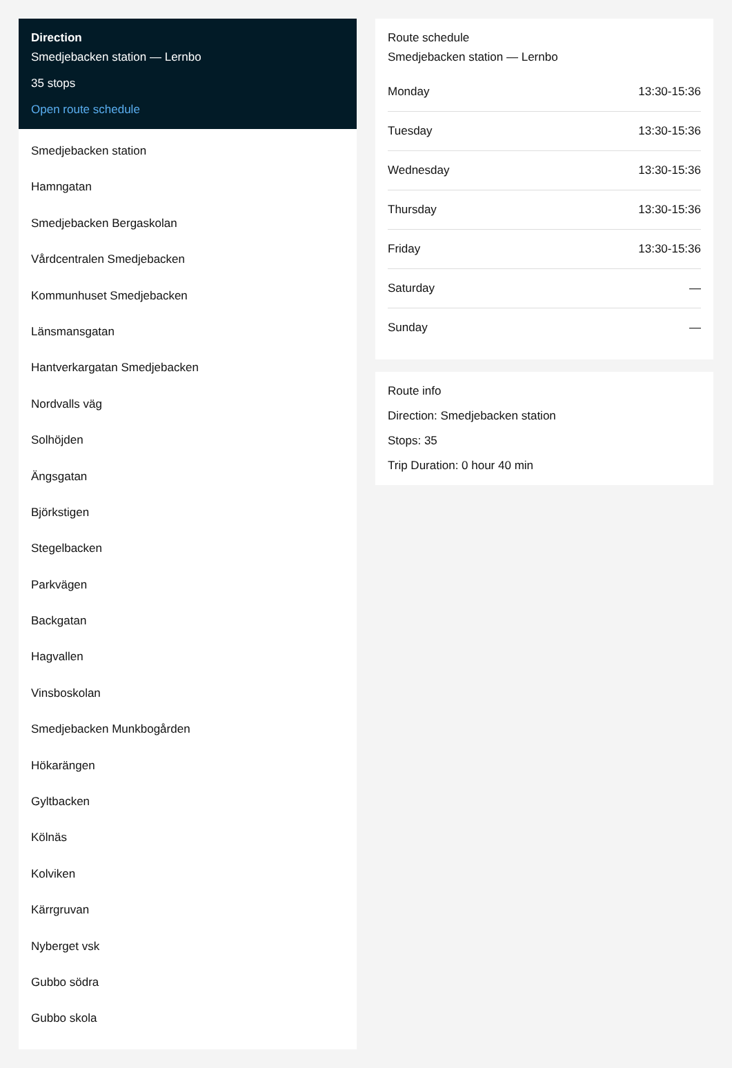Direction
Smedjebacken station — Lernbo
35 stops
Open route schedule
Smedjebacken station
Hamngatan
Smedjebacken Bergaskolan
Vårdcentralen Smedjebacken
Kommunhuset Smedjebacken
Länsmansgatan
Hantverkargatan Smedjebacken
Nordvalls väg
Solhöjden
Ängsgatan
Björkstigen
Stegelbacken
Parkvägen
Backgatan
Hagvallen
Vinsboskolan
Smedjebacken Munkbogården
Hökarängen
Gyltbacken
Kölnäs
Kolviken
Kärrgruvan
Nyberget vsk
Gubbo södra
Gubbo skola
Route schedule
Smedjebacken station — Lernbo
| Monday | 13:30-15:36 |
| Tuesday | 13:30-15:36 |
| Wednesday | 13:30-15:36 |
| Thursday | 13:30-15:36 |
| Friday | 13:30-15:36 |
| Saturday | — |
| Sunday | — |
Route info
Direction: Smedjebacken station
Stops: 35
Trip Duration: 0 hour 40 min